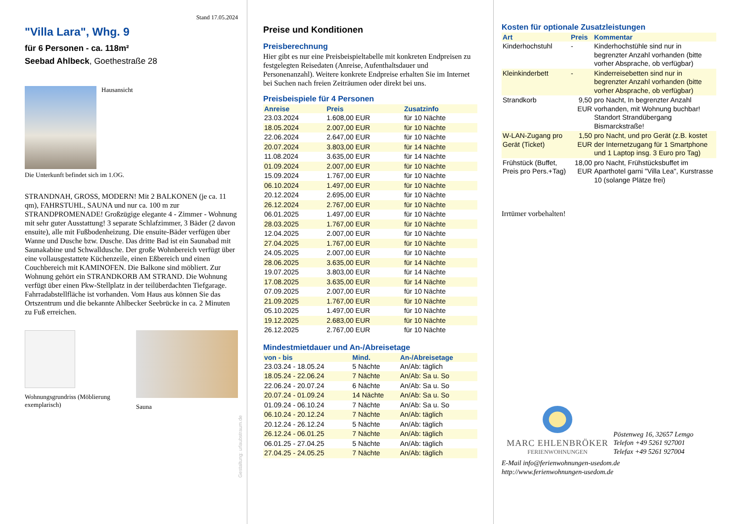Stand 17.05.2024
"Villa Lara", Whg. 9
für 6 Personen - ca. 118m²
Seebad Ahlbeck, Goethestraße 28
Hausansicht
Die Unterkunft befindet sich im 1.OG.
STRANDNAH, GROSS, MODERN! Mit 2 BALKONEN (je ca. 11 qm), FAHRSTUHL, SAUNA und nur ca. 100 m zur STRANDPROMENADE! Großzügige elegante 4 - Zimmer - Wohnung mit sehr guter Ausstattung! 3 separate Schlafzimmer, 3 Bäder (2 davon ensuite), alle mit Fußbodenheizung. Die ensuite-Bäder verfügen über Wanne und Dusche bzw. Dusche. Das dritte Bad ist ein Saunabad mit Saunakabine und Schwalldusche. Der große Wohnbereich verfügt über eine vollausgestattete Küchenzeile, einen Eßbereich und einen Couchbereich mit KAMINOFEN. Die Balkone sind möbliert. Zur Wohnung gehört ein STRANDKORB AM STRAND. Die Wohnung verfügt über einen Pkw-Stellplatz in der teilüberdachten Tiefgarage. Fahrradabstellfläche ist vorhanden. Vom Haus aus können Sie das Ortszentrum und die bekannte Ahlbecker Seebrücke in ca. 2 Minuten zu Fuß erreichen.
Wohnungsgrundriss (Möblierung exemplarisch)
Sauna
Gestaltung: urlaubstraum.de
Preise und Konditionen
Preisberechnung
Hier gibt es nur eine Preisbeispieltabelle mit konkreten Endpreisen zu festgelegten Reisedaten (Anreise, Aufenthaltsdauer und Personenanzahl). Weitere konkrete Endpreise erhalten Sie im Internet bei Suchen nach freien Zeiträumen oder direkt bei uns.
Preisbeispiele für 4 Personen
| Anreise | Preis | Zusatzinfo |
| --- | --- | --- |
| 23.03.2024 | 1.608,00 EUR | für 10 Nächte |
| 18.05.2024 | 2.007,00 EUR | für 10 Nächte |
| 22.06.2024 | 2.647,00 EUR | für 10 Nächte |
| 20.07.2024 | 3.803,00 EUR | für 14 Nächte |
| 11.08.2024 | 3.635,00 EUR | für 14 Nächte |
| 01.09.2024 | 2.007,00 EUR | für 10 Nächte |
| 15.09.2024 | 1.767,00 EUR | für 10 Nächte |
| 06.10.2024 | 1.497,00 EUR | für 10 Nächte |
| 20.12.2024 | 2.695,00 EUR | für 10 Nächte |
| 26.12.2024 | 2.767,00 EUR | für 10 Nächte |
| 06.01.2025 | 1.497,00 EUR | für 10 Nächte |
| 28.03.2025 | 1.767,00 EUR | für 10 Nächte |
| 12.04.2025 | 2.007,00 EUR | für 10 Nächte |
| 27.04.2025 | 1.767,00 EUR | für 10 Nächte |
| 24.05.2025 | 2.007,00 EUR | für 10 Nächte |
| 28.06.2025 | 3.635,00 EUR | für 14 Nächte |
| 19.07.2025 | 3.803,00 EUR | für 14 Nächte |
| 17.08.2025 | 3.635,00 EUR | für 14 Nächte |
| 07.09.2025 | 2.007,00 EUR | für 10 Nächte |
| 21.09.2025 | 1.767,00 EUR | für 10 Nächte |
| 05.10.2025 | 1.497,00 EUR | für 10 Nächte |
| 19.12.2025 | 2.683,00 EUR | für 10 Nächte |
| 26.12.2025 | 2.767,00 EUR | für 10 Nächte |
Mindestmietdauer und An-/Abreisetage
| von - bis | Mind. | An-/Abreisetage |
| --- | --- | --- |
| 23.03.24 - 18.05.24 | 5 Nächte | An/Ab: täglich |
| 18.05.24 - 22.06.24 | 7 Nächte | An/Ab: Sa u. So |
| 22.06.24 - 20.07.24 | 6 Nächte | An/Ab: Sa u. So |
| 20.07.24 - 01.09.24 | 14 Nächte | An/Ab: Sa u. So |
| 01.09.24 - 06.10.24 | 7 Nächte | An/Ab: Sa u. So |
| 06.10.24 - 20.12.24 | 7 Nächte | An/Ab: täglich |
| 20.12.24 - 26.12.24 | 5 Nächte | An/Ab: täglich |
| 26.12.24 - 06.01.25 | 7 Nächte | An/Ab: täglich |
| 06.01.25 - 27.04.25 | 5 Nächte | An/Ab: täglich |
| 27.04.25 - 24.05.25 | 7 Nächte | An/Ab: täglich |
Kosten für optionale Zusatzleistungen
| Art | Preis | Kommentar |
| --- | --- | --- |
| Kinderhochstuhl | - | Kinderhochstühle sind nur in begrenzter Anzahl vorhanden (bitte vorher Absprache, ob verfügbar) |
| Kleinkinderbett | - | Kinderreisebetten sind nur in begrenzter Anzahl vorhanden (bitte vorher Absprache, ob verfügbar) |
| Strandkorb | 9,50 EUR | pro Nacht, In begrenzter Anzahl vorhanden, mit Wohnung buchbar! Standort Strandübergang Bismarckstraße! |
| W-LAN-Zugang pro Gerät (Ticket) | 1,50 EUR | pro Nacht, und pro Gerät (z.B. kostet der Internetzugang für 1 Smartphone und 1 Laptop insg. 3 Euro pro Tag) |
| Frühstück (Buffet, Preis pro Pers.+Tag) | 18,00 EUR | pro Nacht, Frühstücksbuffet im Aparthotel garni "Villa Lea", Kurstrasse 10 (solange Plätze frei) |
Irrtümer vorbehalten!
MARC EHLENBRÖKER
FERIENWOHNUNGEN
Pöstenweg 16, 32657 Lemgo
Telefon +49 5261 927001
Telefax +49 5261 927004
E-Mail info@ferienwohnungen-usedom.de
http://www.ferienwohnungen-usedom.de